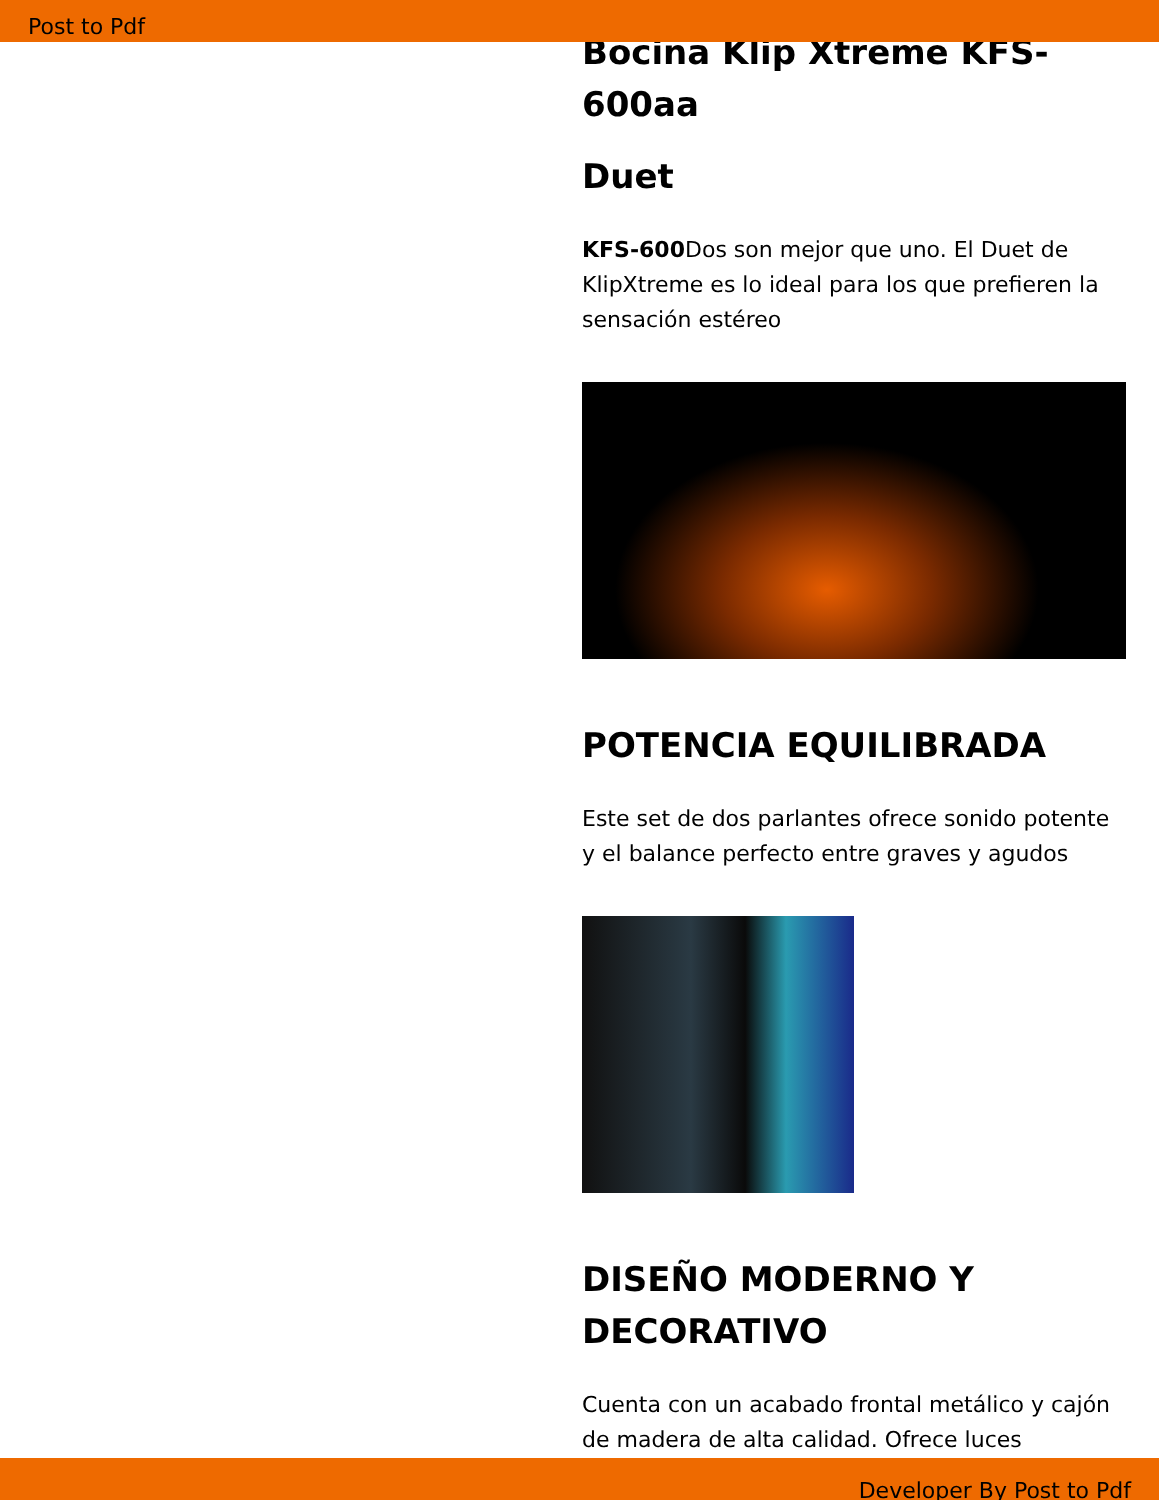Post to Pdf
Bocina Klip Xtreme KFS-600aa
Duet
KFS-600 Dos son mejor que uno. El Duet de KlipXtreme es lo ideal para los que prefieren la sensación estéreo
POTENCIA EQUILIBRADA
Este set de dos parlantes ofrece sonido potente y el balance perfecto entre graves y agudos
DISEÑO MODERNO Y DECORATIVO
Cuenta con un acabado frontal metálico y cajón de madera de alta calidad. Ofrece luces
Developer By Post to Pdf